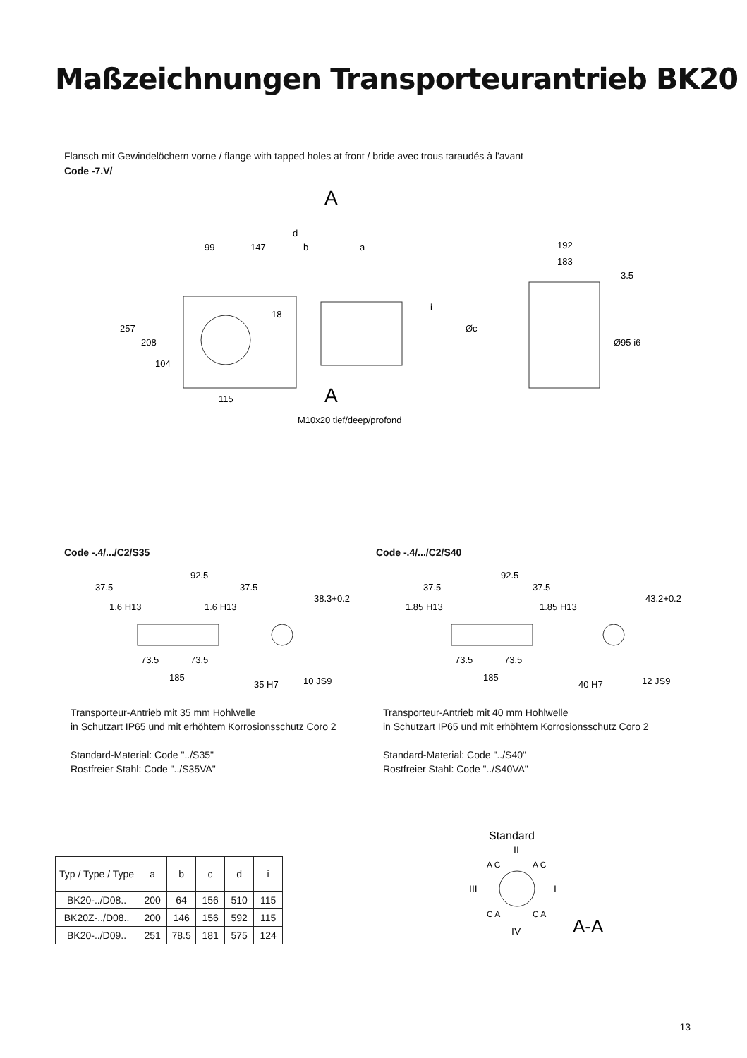Maßzeichnungen Transporteurantrieb BK20
Flansch mit Gewindelöchern vorne / flange with tapped holes at front / bride avec trous taraudés à l'avant
Code -7.V/
A
A
d
99
147
b
a
192
183
3.5
257
208
104
18
i
Øc
Ø95 i6
115
M10x20 tief/deep/profond
Code -.4/.../C2/S35 Code -.4/.../C2/S40
92.5
37.5
37.5
1.6 H13
1.6 H13
38.3+0.2
73.5
73.5
185
35 H7
10 JS9
92.5
37.5
37.5
1.85 H13
1.85 H13
43.2+0.2
73.5
73.5
185
40 H7
12 JS9
Transporteur-Antrieb mit 35 mm Hohlwelle
in Schutzart IP65 und mit erhöhtem Korrosionsschutz Coro 2
Standard-Material: Code "../S35"
Rostfreier Stahl: Code "../S35VA"
Transporteur-Antrieb mit 40 mm Hohlwelle
in Schutzart IP65 und mit erhöhtem Korrosionsschutz Coro 2
Standard-Material: Code "../S40"
Rostfreier Stahl: Code "../S40VA"
| Typ / Type / Type | a | b | c | d | i |
| --- | --- | --- | --- | --- | --- |
| BK20-../D08.. | 200 | 64 | 156 | 510 | 115 |
| BK20Z-../D08.. | 200 | 146 | 156 | 592 | 115 |
| BK20-../D09.. | 251 | 78.5 | 181 | 575 | 124 |
Standard
II
III
I
A C
A C
C A
C A
IV
A-A
13